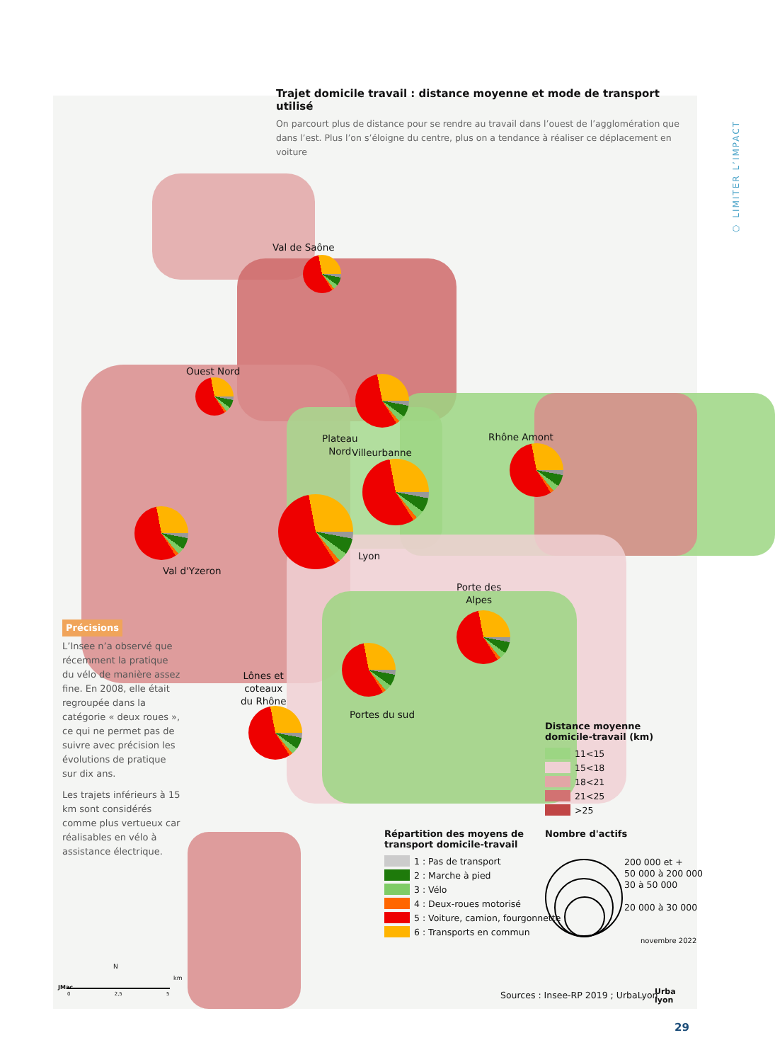Trajet domicile travail : distance moyenne et mode de transport utilisé
On parcourt plus de distance pour se rendre au travail dans l’ouest de l’agglomération que dans l’est. Plus l’on s’éloigne du centre, plus on a tendance à réaliser ce déplacement en voiture
⬡ LIMITER L’IMPACT
Val de Saône
Ouest Nord
Plateau
Nord
Villeurbanne
Rhône Amont
Lyon
Val d'Yzeron
Porte des
Alpes
Lônes et
coteaux
du Rhône
Portes du sud
Précisions
L’Insee n’a observé que récemment la pratique du vélo de manière assez fine. En 2008, elle était regroupée dans la catégorie « deux roues », ce qui ne permet pas de suivre avec précision les évolutions de pratique sur dix ans.
Les trajets inférieurs à 15 km sont considérés comme plus vertueux car réalisables en vélo à assistance électrique.
Distance moyenne
domicile-travail (km)
11<15
15<18
18<21
21<25
>25
Répartition des moyens de
transport domicile-travail
1 : Pas de transport
2 : Marche à pied
3 : Vélo
4 : Deux-roues motorisé
5 : Voiture, camion, fourgonnette
6 : Transports en commun
Nombre d'actifs
200 000 et +
50 000 à 200 000
30 à 50 000
20 000 à 30 000
novembre 2022
Urba
lyon
Sources : Insee-RP 2019 ; UrbaLyon
N
km
0 2,5 5
JMac
29